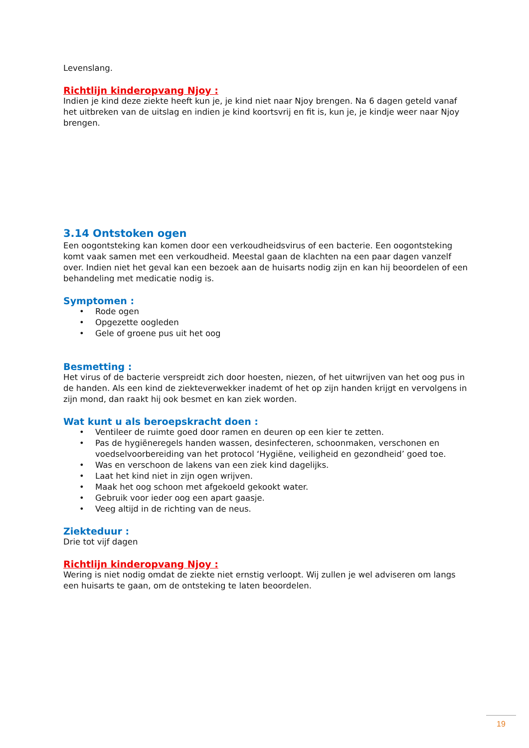Levenslang.
Richtlijn kinderopvang Njoy :
Indien je kind deze ziekte heeft kun je, je kind niet naar Njoy brengen. Na 6 dagen geteld vanaf het uitbreken van de uitslag en indien je kind koortsvrij en fit is, kun je, je kindje weer naar Njoy brengen.
3.14 Ontstoken ogen
Een oogontsteking kan komen door een verkoudheidsvirus of een bacterie. Een oogontsteking komt vaak samen met een verkoudheid. Meestal gaan de klachten na een paar dagen vanzelf over. Indien niet het geval kan een bezoek aan de huisarts nodig zijn en kan hij beoordelen of een behandeling met medicatie nodig is.
Symptomen :
• Rode ogen
• Opgezette oogleden
• Gele of groene pus uit het oog
Besmetting :
Het virus of de bacterie verspreidt zich door hoesten, niezen, of het uitwrijven van het oog pus in de handen. Als een kind de ziekteverwekker inademt of het op zijn handen krijgt en vervolgens in zijn mond, dan raakt hij ook besmet en kan ziek worden.
Wat kunt u als beroepskracht doen :
• Ventileer de ruimte goed door ramen en deuren op een kier te zetten.
• Pas de hygiëneregels handen wassen, desinfecteren, schoonmaken, verschonen en voedselvoorbereiding van het protocol ‘Hygiëne, veiligheid en gezondheid’ goed toe.
• Was en verschoon de lakens van een ziek kind dagelijks.
• Laat het kind niet in zijn ogen wrijven.
• Maak het oog schoon met afgekoeld gekookt water.
• Gebruik voor ieder oog een apart gaasje.
• Veeg altijd in de richting van de neus.
Ziekteduur :
Drie tot vijf dagen
Richtlijn kinderopvang Njoy :
Wering is niet nodig omdat de ziekte niet ernstig verloopt. Wij zullen je wel adviseren om langs een huisarts te gaan, om de ontsteking te laten beoordelen.
19